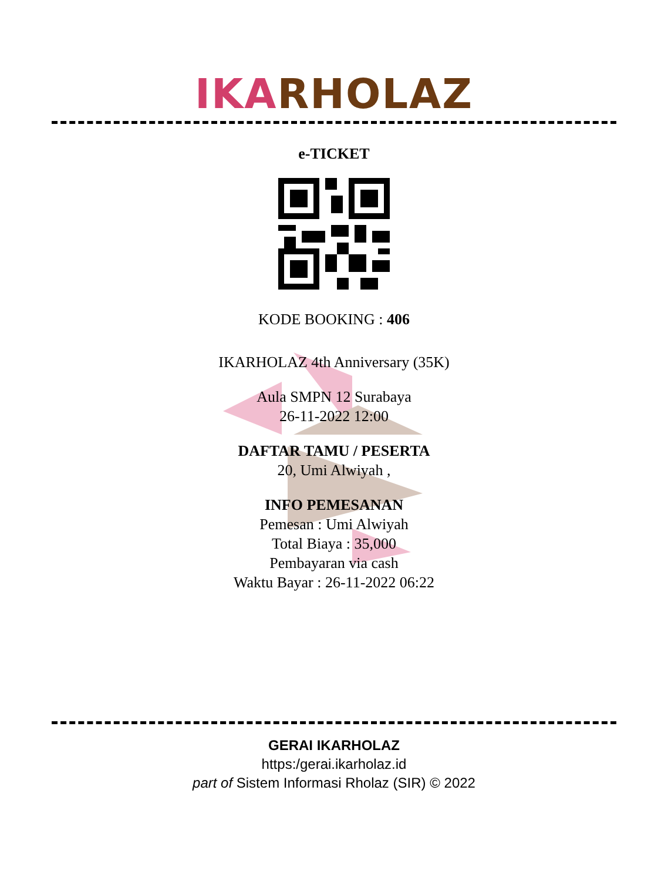IKA RHOLAZ
e-TICKET
KODE BOOKING : 406
IKARHOLAZ 4th Anniversary (35K)
Aula SMPN 12 Surabaya
26-11-2022 12:00
DAFTAR TAMU / PESERTA
20, Umi Alwiyah ,
INFO PEMESANAN
Pemesan : Umi Alwiyah
Total Biaya : 35,000
Pembayaran via cash
Waktu Bayar : 26-11-2022 06:22
GERAI IKARHOLAZ
https:/gerai.ikarholaz.id
part of Sistem Informasi Rholaz (SIR) © 2022